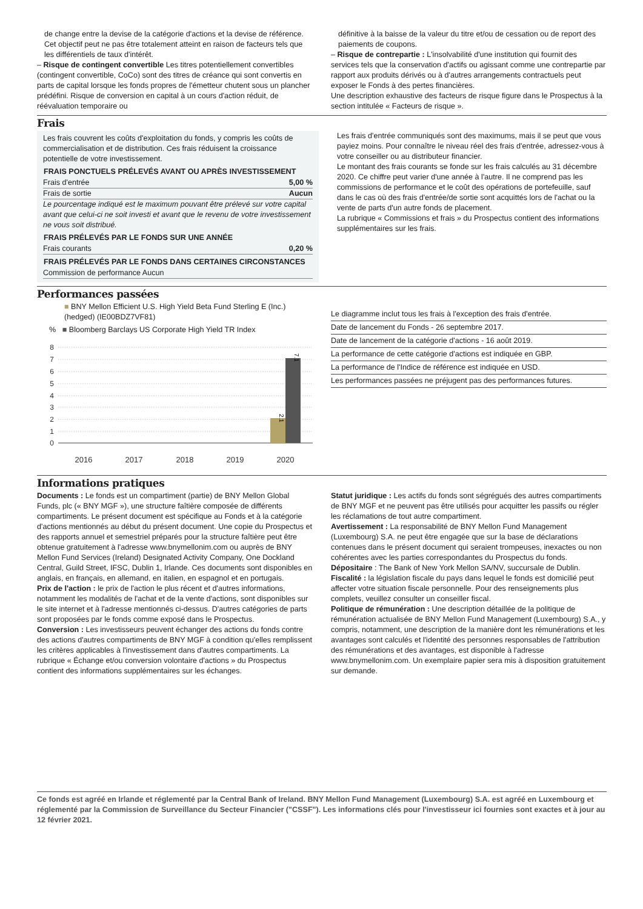de change entre la devise de la catégorie d'actions et la devise de référence. Cet objectif peut ne pas être totalement atteint en raison de facteurs tels que les différentiels de taux d'intérêt.
– Risque de contingent convertible Les titres potentiellement convertibles (contingent convertible, CoCo) sont des titres de créance qui sont convertis en parts de capital lorsque les fonds propres de l'émetteur chutent sous un plancher prédéfini. Risque de conversion en capital à un cours d'action réduit, de réévaluation temporaire ou
définitive à la baisse de la valeur du titre et/ou de cessation ou de report des paiements de coupons.
– Risque de contrepartie : L'insolvabilité d'une institution qui fournit des services tels que la conservation d'actifs ou agissant comme une contrepartie par rapport aux produits dérivés ou à d'autres arrangements contractuels peut exposer le Fonds à des pertes financières.
Une description exhaustive des facteurs de risque figure dans le Prospectus à la section intitulée « Facteurs de risque ».
Frais
Les frais couvrent les coûts d'exploitation du fonds, y compris les coûts de commercialisation et de distribution. Ces frais réduisent la croissance potentielle de votre investissement.
| FRAIS PONCTUELS PRÉLEVÉS AVANT OU APRÈS INVESTISSEMENT | |
| --- | --- |
| Frais d'entrée | 5,00 % |
| Frais de sortie | Aucun |
| Le pourcentage indiqué est le maximum pouvant être prélevé sur votre capital avant que celui-ci ne soit investi et avant que le revenu de votre investissement ne vous soit distribué. | |
| FRAIS PRÉLEVÉS PAR LE FONDS SUR UNE ANNÉE | |
| Frais courants | 0,20 % |
| FRAIS PRÉLEVÉS PAR LE FONDS DANS CERTAINES CIRCONSTANCES | |
| Commission de performance Aucun | |
Les frais d'entrée communiqués sont des maximums, mais il se peut que vous payiez moins. Pour connaître le niveau réel des frais d'entrée, adressez-vous à votre conseiller ou au distributeur financier.
Le montant des frais courants se fonde sur les frais calculés au 31 décembre 2020. Ce chiffre peut varier d'une année à l'autre. Il ne comprend pas les commissions de performance et le coût des opérations de portefeuille, sauf dans le cas où des frais d'entrée/de sortie sont acquittés lors de l'achat ou la vente de parts d'un autre fonds de placement.
La rubrique « Commissions et frais » du Prospectus contient des informations supplémentaires sur les frais.
Performances passées
■ BNY Mellon Efficient U.S. High Yield Beta Fund Sterling E (Inc.) (hedged) (IE00BDZ7VF81)
% ■ Bloomberg Barclays US Corporate High Yield TR Index
8
7
6
5
4
3
2
1
0
2.1
7.1
2016
2017
2018
2019
2020
Le diagramme inclut tous les frais à l'exception des frais d'entrée.
Date de lancement du Fonds - 26 septembre 2017.
Date de lancement de la catégorie d'actions - 16 août 2019.
La performance de cette catégorie d'actions est indiquée en GBP.
La performance de l'Indice de référence est indiquée en USD.
Les performances passées ne préjugent pas des performances futures.
Informations pratiques
Documents : Le fonds est un compartiment (partie) de BNY Mellon Global Funds, plc (« BNY MGF »), une structure faîtière composée de différents compartiments. Le présent document est spécifique au Fonds et à la catégorie d'actions mentionnés au début du présent document. Une copie du Prospectus et des rapports annuel et semestriel préparés pour la structure faîtière peut être obtenue gratuitement à l'adresse www.bnymellonim.com ou auprès de BNY Mellon Fund Services (Ireland) Designated Activity Company, One Dockland Central, Guild Street, IFSC, Dublin 1, Irlande. Ces documents sont disponibles en anglais, en français, en allemand, en italien, en espagnol et en portugais.
Prix de l'action : le prix de l'action le plus récent et d'autres informations, notamment les modalités de l'achat et de la vente d'actions, sont disponibles sur le site internet et à l'adresse mentionnés ci-dessus. D'autres catégories de parts sont proposées par le fonds comme exposé dans le Prospectus.
Conversion : Les investisseurs peuvent échanger des actions du fonds contre des actions d'autres compartiments de BNY MGF à condition qu'elles remplissent les critères applicables à l'investissement dans d'autres compartiments. La rubrique « Échange et/ou conversion volontaire d'actions » du Prospectus contient des informations supplémentaires sur les échanges.
Statut juridique : Les actifs du fonds sont ségrégués des autres compartiments de BNY MGF et ne peuvent pas être utilisés pour acquitter les passifs ou régler les réclamations de tout autre compartiment.
Avertissement : La responsabilité de BNY Mellon Fund Management (Luxembourg) S.A. ne peut être engagée que sur la base de déclarations contenues dans le présent document qui seraient trompeuses, inexactes ou non cohérentes avec les parties correspondantes du Prospectus du fonds.
Dépositaire : The Bank of New York Mellon SA/NV, succursale de Dublin.
Fiscalité : la législation fiscale du pays dans lequel le fonds est domicilié peut affecter votre situation fiscale personnelle. Pour des renseignements plus complets, veuillez consulter un conseiller fiscal.
Politique de rémunération : Une description détaillée de la politique de rémunération actualisée de BNY Mellon Fund Management (Luxembourg) S.A., y compris, notamment, une description de la manière dont les rémunérations et les avantages sont calculés et l'identité des personnes responsables de l'attribution des rémunérations et des avantages, est disponible à l'adresse www.bnymellonim.com. Un exemplaire papier sera mis à disposition gratuitement sur demande.
Ce fonds est agréé en Irlande et réglementé par la Central Bank of Ireland. BNY Mellon Fund Management (Luxembourg) S.A. est agréé en Luxembourg et réglementé par la Commission de Surveillance du Secteur Financier ("CSSF"). Les informations clés pour l'investisseur ici fournies sont exactes et à jour au 12 février 2021.